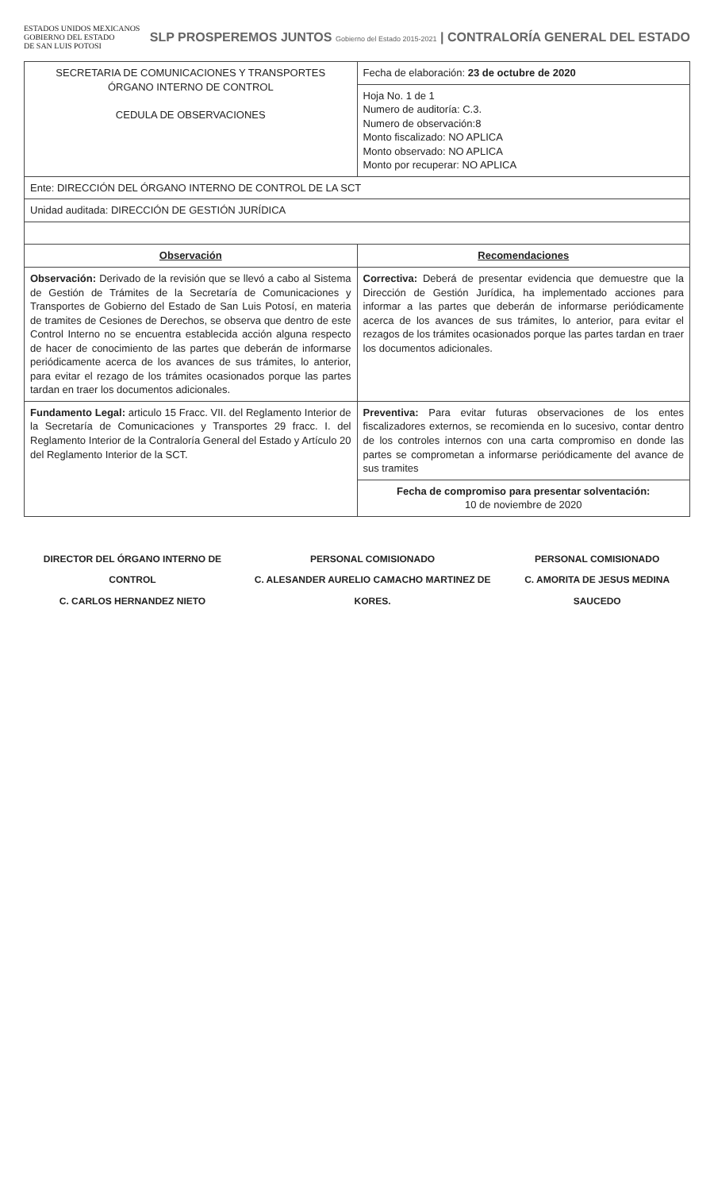ESTADOS UNIDOS MEXICANOS
GOBIERNO DEL ESTADO
DE SAN LUIS POTOSI
SLP PROSPEREMOS JUNTOS Gobierno del Estado 2015-2021 | CONTRALORÍA GENERAL DEL ESTADO
| SECRETARIA DE COMUNICACIONES Y TRANSPORTES ÓRGANO INTERNO DE CONTROL CEDULA DE OBSERVACIONES | Fecha de elaboración: 23 de octubre de 2020 |
| | Hoja No. 1 de 1 Numero de auditoría: C.3. Numero de observación:8 Monto fiscalizado: NO APLICA Monto observado: NO APLICA Monto por recuperar: NO APLICA |
| Ente: DIRECCIÓN DEL ÓRGANO INTERNO DE CONTROL DE LA SCT | |
| Unidad auditada: DIRECCIÓN DE GESTIÓN JURÍDICA | |
| Observación | Recomendaciones |
| Observación: Derivado de la revisión que se llevó a cabo al Sistema de Gestión de Trámites de la Secretaría de Comunicaciones y Transportes de Gobierno del Estado de San Luis Potosí, en materia de tramites de Cesiones de Derechos, se observa que dentro de este Control Interno no se encuentra establecida acción alguna respecto de hacer de conocimiento de las partes que deberán de informarse periódicamente acerca de los avances de sus trámites, lo anterior, para evitar el rezago de los trámites ocasionados porque las partes tardan en traer los documentos adicionales. | Correctiva: Deberá de presentar evidencia que demuestre que la Dirección de Gestión Jurídica, ha implementado acciones para informar a las partes que deberán de informarse periódicamente acerca de los avances de sus trámites, lo anterior, para evitar el rezagos de los trámites ocasionados porque las partes tardan en traer los documentos adicionales. |
| Fundamento Legal: articulo 15 Fracc. VII. del Reglamento Interior de la Secretaría de Comunicaciones y Transportes 29 fracc. I. del Reglamento Interior de la Contraloría General del Estado y Artículo 20 del Reglamento Interior de la SCT. | Preventiva: Para evitar futuras observaciones de los entes fiscalizadores externos, se recomienda en lo sucesivo, contar dentro de los controles internos con una carta compromiso en donde las partes se comprometan a informarse periódicamente del avance de sus tramites |
| | Fecha de compromiso para presentar solventación: 10 de noviembre de 2020 |
DIRECTOR DEL ÓRGANO INTERNO DE CONTROL
C. CARLOS HERNANDEZ NIETO
PERSONAL COMISIONADO
C. ALESANDER AURELIO CAMACHO MARTINEZ DE KORES.
PERSONAL COMISIONADO
C. AMORITA DE JESUS MEDINA SAUCEDO